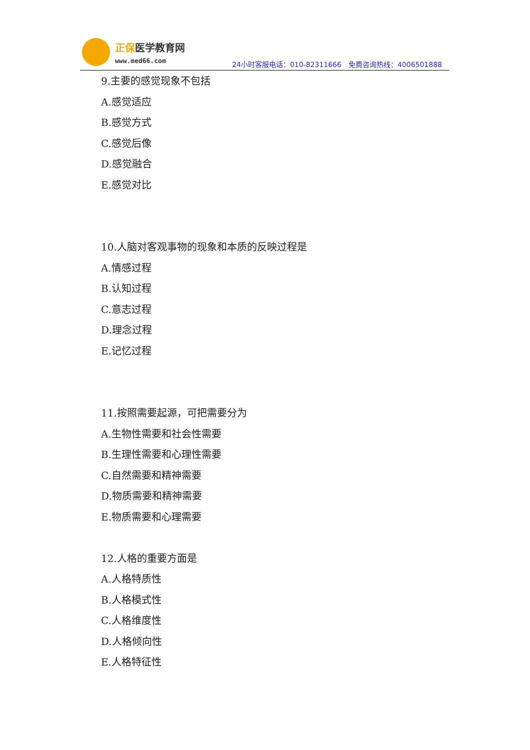正保医学教育网
www.med66.com
24小时客服电话：010-82311666　免费咨询热线：4006501888
9.主要的感觉现象不包括
A.感觉适应
B.感觉方式
C.感觉后像
D.感觉融合
E.感觉对比
10.人脑对客观事物的现象和本质的反映过程是
A.情感过程
B.认知过程
C.意志过程
D.理念过程
E.记忆过程
11.按照需要起源，可把需要分为
A.生物性需要和社会性需要
B.生理性需要和心理性需要
C.自然需要和精神需要
D.物质需要和精神需要
E.物质需要和心理需要
12.人格的重要方面是
A.人格特质性
B.人格模式性
C.人格维度性
D.人格倾向性
E.人格特征性